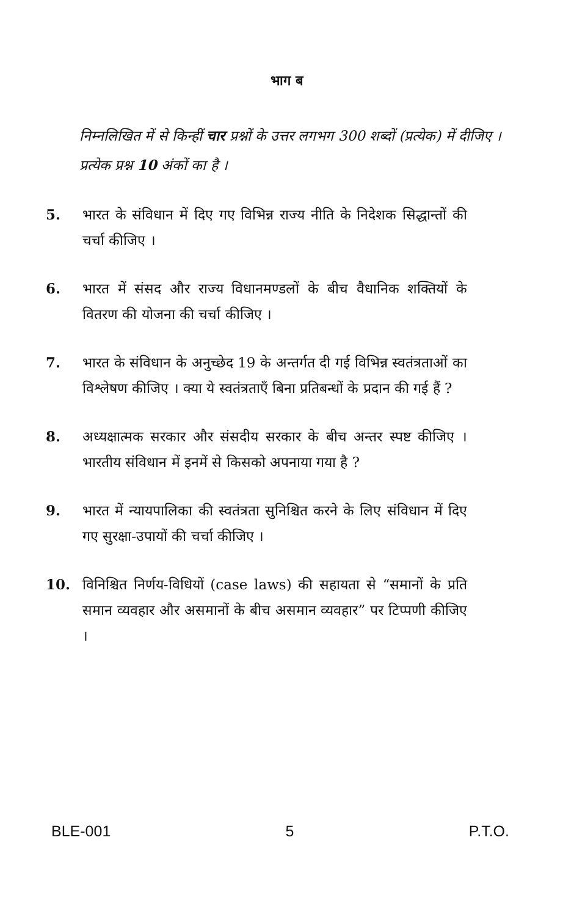भाग ब
निम्नलिखित में से किन्हीं चार प्रश्नों के उत्तर लगभग 300 शब्दों (प्रत्येक) में दीजिए । प्रत्येक प्रश्न 10 अंकों का है ।
5. भारत के संविधान में दिए गए विभिन्न राज्य नीति के निदेशक सिद्धान्तों की चर्चा कीजिए ।
6. भारत में संसद और राज्य विधानमण्डलों के बीच वैधानिक शक्तियों के वितरण की योजना की चर्चा कीजिए ।
7. भारत के संविधान के अनुच्छेद 19 के अन्तर्गत दी गई विभिन्न स्वतंत्रताओं का विश्लेषण कीजिए । क्या ये स्वतंत्रताएँ बिना प्रतिबन्धों के प्रदान की गई हैं ?
8. अध्यक्षात्मक सरकार और संसदीय सरकार के बीच अन्तर स्पष्ट कीजिए । भारतीय संविधान में इनमें से किसको अपनाया गया है ?
9. भारत में न्यायपालिका की स्वतंत्रता सुनिश्चित करने के लिए संविधान में दिए गए सुरक्षा-उपायों की चर्चा कीजिए ।
10. विनिश्चित निर्णय-विधियों (case laws) की सहायता से “समानों के प्रति समान व्यवहार और असमानों के बीच असमान व्यवहार” पर टिप्पणी कीजिए ।
BLE-001 5 P.T.O.